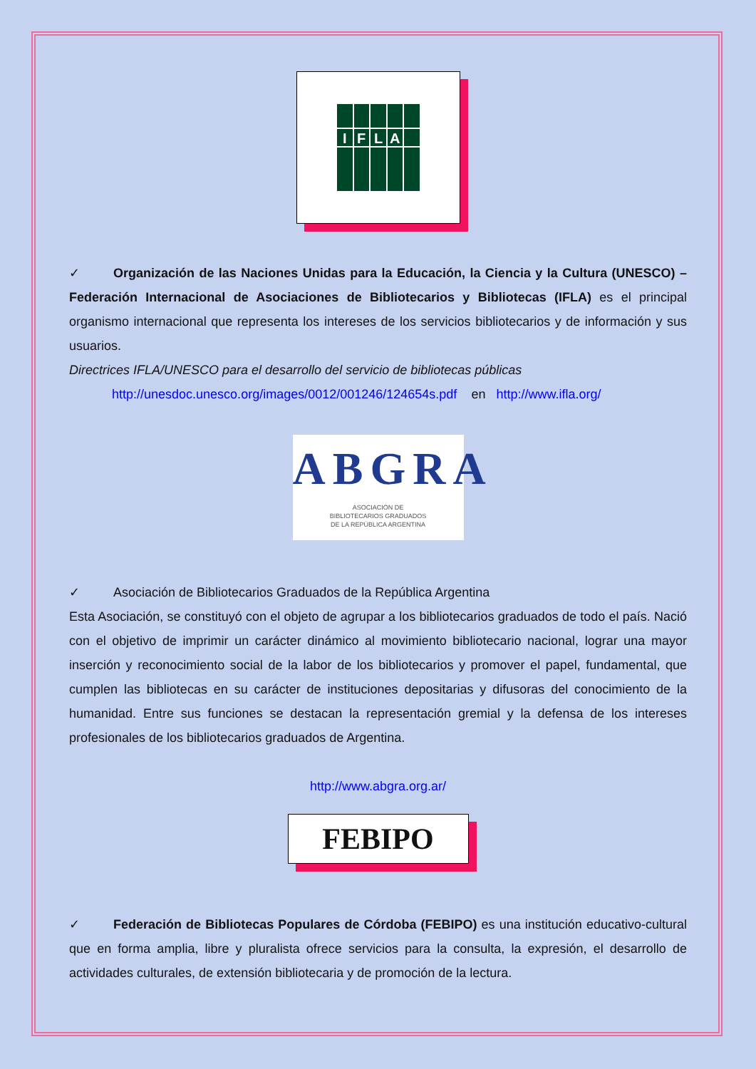I
F
L
A
✓ Organización de las Naciones Unidas para la Educación, la Ciencia y la Cultura (UNESCO) – Federación Internacional de Asociaciones de Bibliotecarios y Bibliotecas (IFLA) es el principal organismo internacional que representa los intereses de los servicios bibliotecarios y de información y sus usuarios.
Directrices IFLA/UNESCO para el desarrollo del servicio de bibliotecas públicas
http://unesdoc.unesco.org/images/0012/001246/124654s.pdf en http://www.ifla.org/
ABGRA
ASOCIACIÓN DE
BIBLIOTECARIOS GRADUADOS
DE LA REPÚBLICA ARGENTINA
✓ Asociación de Bibliotecarios Graduados de la República Argentina
Esta Asociación, se constituyó con el objeto de agrupar a los bibliotecarios graduados de todo el país. Nació con el objetivo de imprimir un carácter dinámico al movimiento bibliotecario nacional, lograr una mayor inserción y reconocimiento social de la labor de los bibliotecarios y promover el papel, fundamental, que cumplen las bibliotecas en su carácter de instituciones depositarias y difusoras del conocimiento de la humanidad. Entre sus funciones se destacan la representación gremial y la defensa de los intereses profesionales de los bibliotecarios graduados de Argentina.
http://www.abgra.org.ar/
FEBIPO
✓ Federación de Bibliotecas Populares de Córdoba (FEBIPO) es una institución educativo-cultural que en forma amplia, libre y pluralista ofrece servicios para la consulta, la expresión, el desarrollo de actividades culturales, de extensión bibliotecaria y de promoción de la lectura.